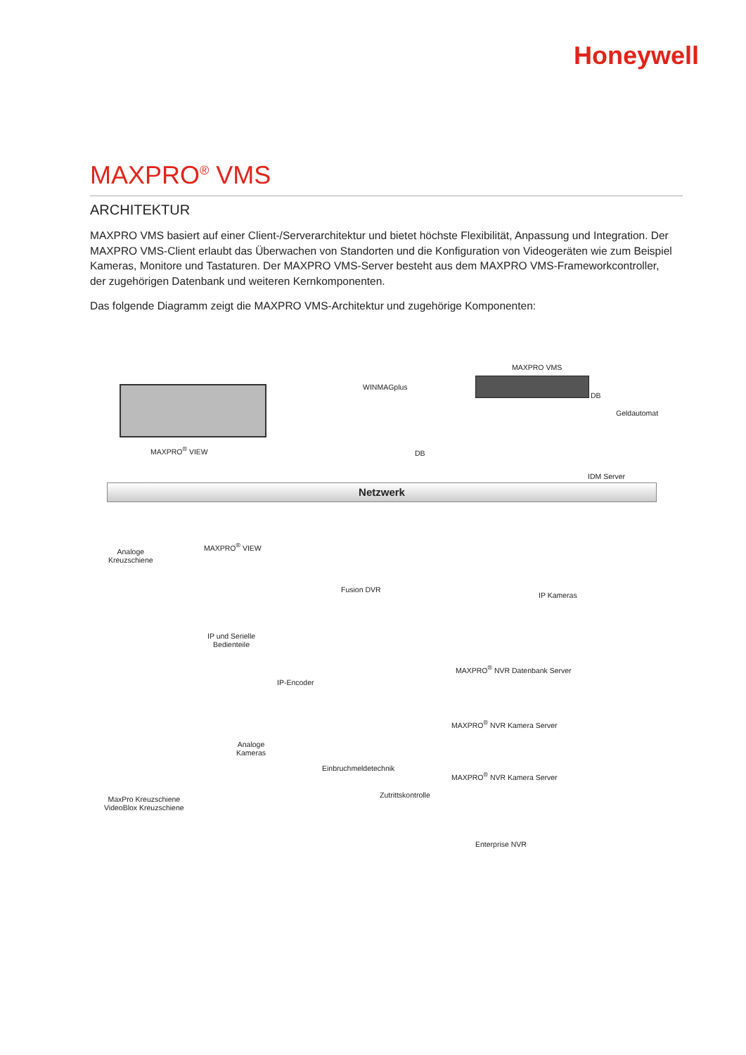Honeywell
MAXPRO<sup>®</sup> VMS
ARCHITEKTUR
MAXPRO VMS basiert auf einer Client-/Serverarchitektur und bietet höchste Flexibilität, Anpassung und Integration. Der MAXPRO VMS-Client erlaubt das Überwachen von Standorten und die Konfiguration von Videogeräten wie zum Beispiel Kameras, Monitore und Tastaturen. Der MAXPRO VMS-Server besteht aus dem MAXPRO VMS-Frameworkcontroller, der zugehörigen Datenbank und weiteren Kernkomponenten.
Das folgende Diagramm zeigt die MAXPRO VMS-Architektur und zugehörige Komponenten:
MAXPRO VMS
WINMAGplus
DB
DB
Geldautomat
MAXPRO<sup>®</sup> VIEW
IDM Server
Netzwerk
Analoge
Kreuzschiene
MAXPRO<sup>®</sup> VIEW
Fusion DVR
IP Kameras
IP und Serielle
Bedienteile
MAXPRO<sup>®</sup> NVR Datenbank Server
IP-Encoder
MAXPRO<sup>®</sup> NVR Kamera Server
Analoge
Kameras
Einbruchmeldetechnik
MAXPRO<sup>®</sup> NVR Kamera Server
Zutrittskontrolle
MaxPro Kreuzschiene
VideoBlox Kreuzschiene
Enterprise NVR